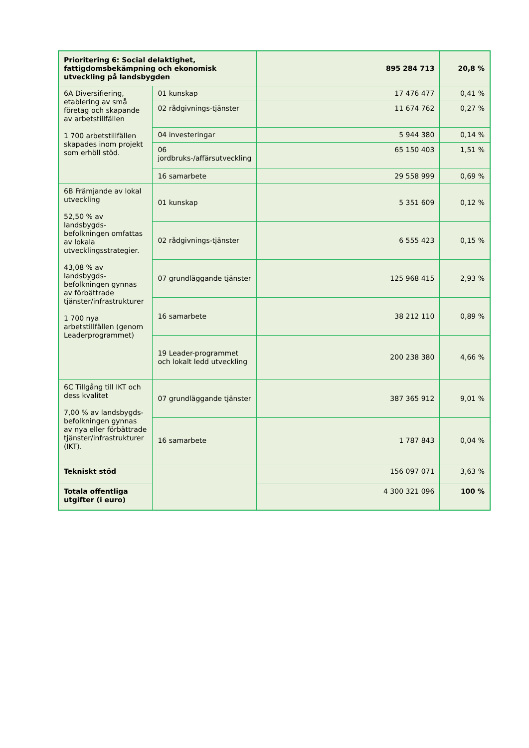| Prioritering 6: Social delaktighet, fattigdomsbekämpning och ekonomisk utveckling på landsbygden | | 895 284 713 | 20,8 % |
| 6A Diversifiering, etablering av små företag och skapande av arbetstillfällen 1 700 arbetstillfällen skapades inom projekt som erhöll stöd. | 01 kunskap | 17 476 477 | 0,41 % |
| | 02 rådgivnings-tjänster | 11 674 762 | 0,27 % |
| | 04 investeringar | 5 944 380 | 0,14 % |
| | 06 jordbruks-/affärsutveckling | 65 150 403 | 1,51 % |
| | 16 samarbete | 29 558 999 | 0,69 % |
| 6B Främjande av lokal utveckling 52,50 % av landsbygds-befolkningen omfattas av lokala utvecklingsstrategier. 43,08 % av landsbygds-befolkningen gynnas av förbättrade tjänster/infrastrukturer 1 700 nya arbetstillfällen (genom Leaderprogrammet) | 01 kunskap | 5 351 609 | 0,12 % |
| | 02 rådgivnings-tjänster | 6 555 423 | 0,15 % |
| | 07 grundläggande tjänster | 125 968 415 | 2,93 % |
| | 16 samarbete | 38 212 110 | 0,89 % |
| | 19 Leader-programmet och lokalt ledd utveckling | 200 238 380 | 4,66 % |
| 6C Tillgång till IKT och dess kvalitet 7,00 % av landsbygds-befolkningen gynnas av nya eller förbättrade tjänster/infrastrukturer (IKT). | 07 grundläggande tjänster | 387 365 912 | 9,01 % |
| | 16 samarbete | 1 787 843 | 0,04 % |
| Tekniskt stöd | | 156 097 071 | 3,63 % |
| Totala offentliga utgifter (i euro) | | 4 300 321 096 | 100 % |